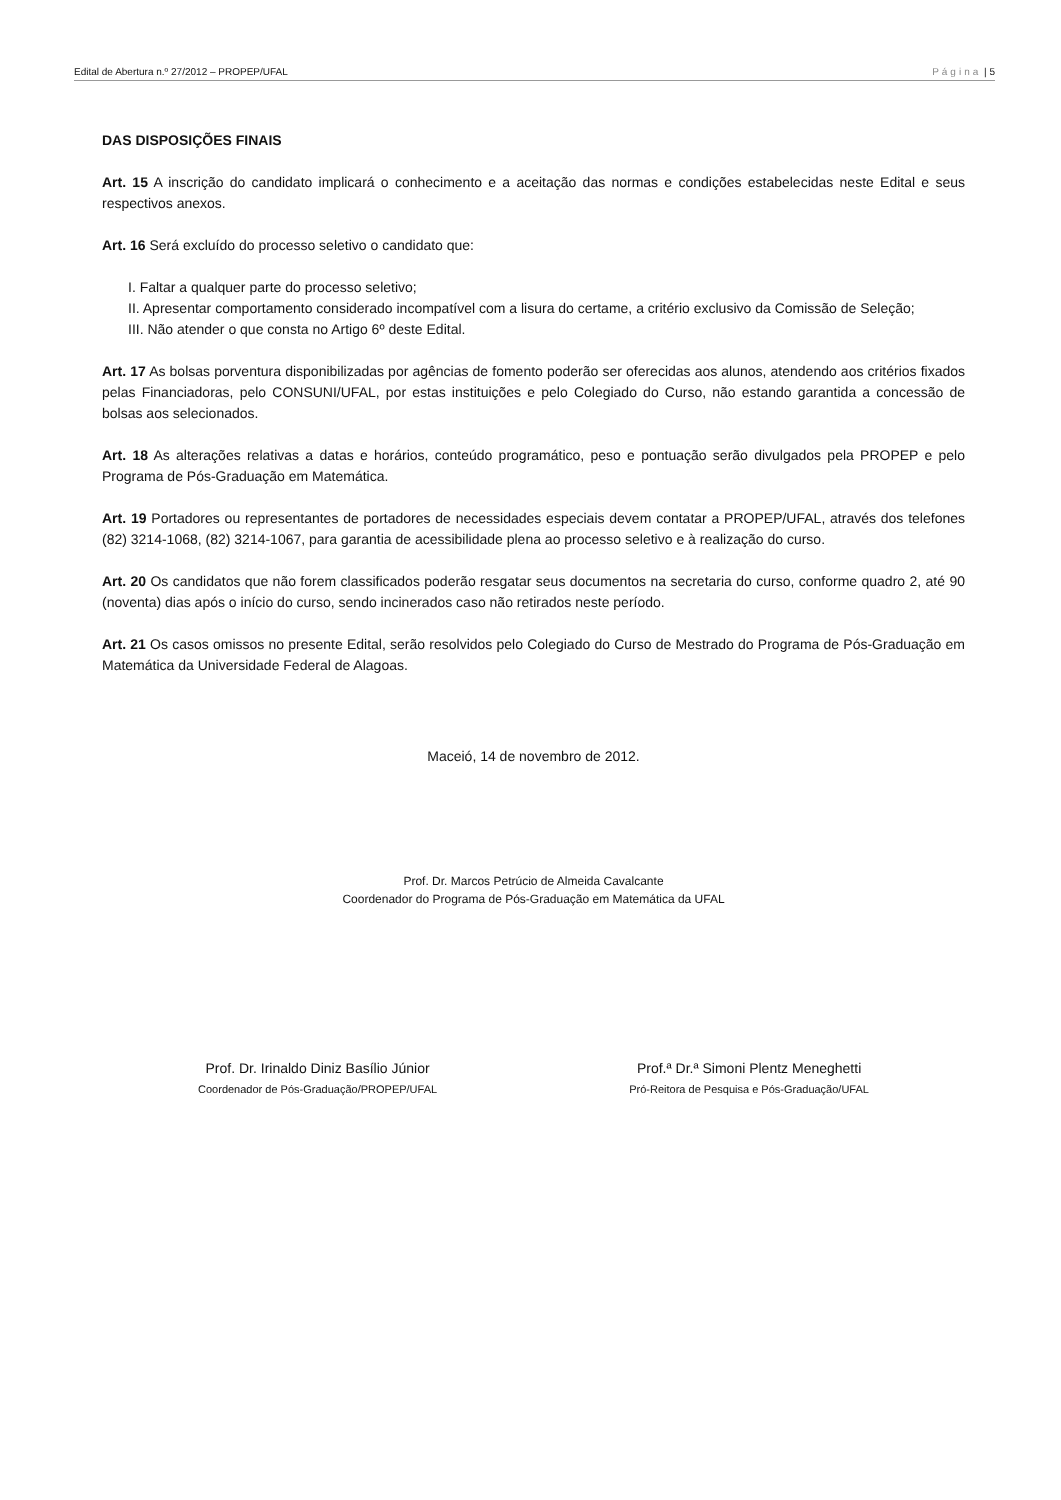Edital de Abertura n.º 27/2012 – PROPEP/UFAL Página | 5
DAS DISPOSIÇÕES FINAIS
Art. 15 A inscrição do candidato implicará o conhecimento e a aceitação das normas e condições estabelecidas neste Edital e seus respectivos anexos.
Art. 16 Será excluído do processo seletivo o candidato que:
I. Faltar a qualquer parte do processo seletivo;
II. Apresentar comportamento considerado incompatível com a lisura do certame, a critério exclusivo da Comissão de Seleção;
III. Não atender o que consta no Artigo 6º deste Edital.
Art. 17 As bolsas porventura disponibilizadas por agências de fomento poderão ser oferecidas aos alunos, atendendo aos critérios fixados pelas Financiadoras, pelo CONSUNI/UFAL, por estas instituições e pelo Colegiado do Curso, não estando garantida a concessão de bolsas aos selecionados.
Art. 18 As alterações relativas a datas e horários, conteúdo programático, peso e pontuação serão divulgados pela PROPEP e pelo Programa de Pós-Graduação em Matemática.
Art. 19 Portadores ou representantes de portadores de necessidades especiais devem contatar a PROPEP/UFAL, através dos telefones (82) 3214-1068, (82) 3214-1067, para garantia de acessibilidade plena ao processo seletivo e à realização do curso.
Art. 20 Os candidatos que não forem classificados poderão resgatar seus documentos na secretaria do curso, conforme quadro 2, até 90 (noventa) dias após o início do curso, sendo incinerados caso não retirados neste período.
Art. 21 Os casos omissos no presente Edital, serão resolvidos pelo Colegiado do Curso de Mestrado do Programa de Pós-Graduação em Matemática da Universidade Federal de Alagoas.
Maceió, 14 de novembro de 2012.
Prof. Dr. Marcos Petrúcio de Almeida Cavalcante
Coordenador do Programa de Pós-Graduação em Matemática da UFAL
Prof. Dr. Irinaldo Diniz Basílio Júnior
Coordenador de Pós-Graduação/PROPEP/UFAL
Prof.ª Dr.ª Simoni Plentz Meneghetti
Pró-Reitora de Pesquisa e Pós-Graduação/UFAL